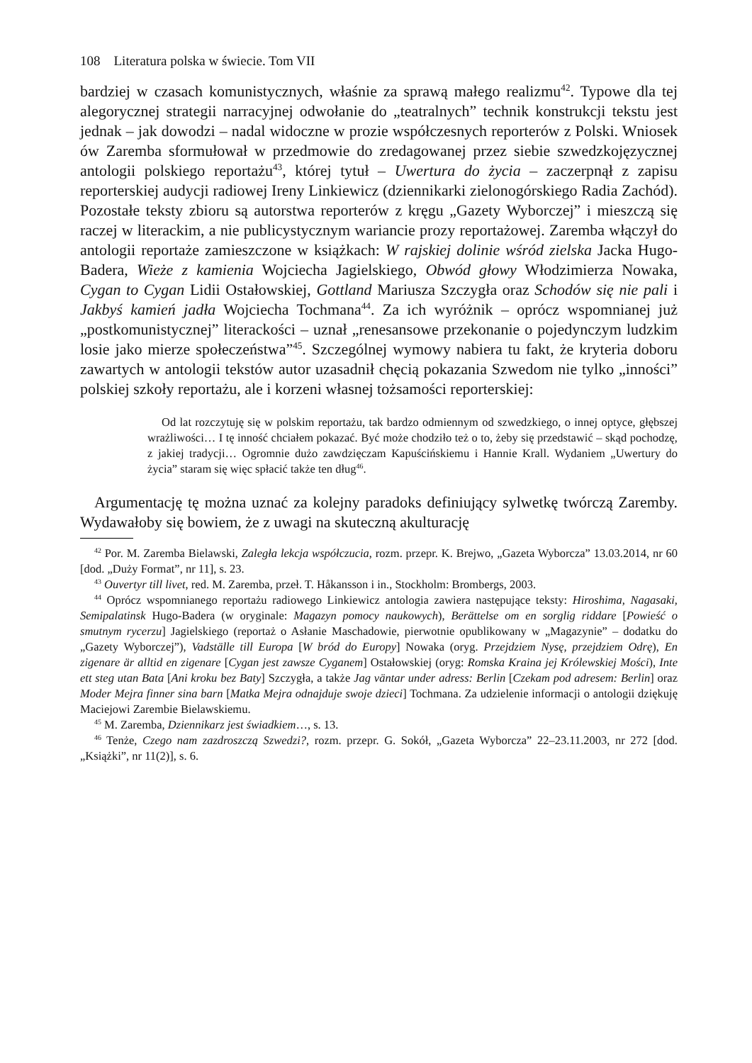108 Literatura polska w świecie. Tom VII
bardziej w czasach komunistycznych, właśnie za sprawą małego realizmu<sup>42</sup>. Typowe dla tej alegorycznej strategii narracyjnej odwołanie do „teatralnych” technik konstrukcji tekstu jest jednak – jak dowodzi – nadal widoczne w prozie współczesnych reporterów z Polski. Wniosek ów Zaremba sformułował w przedmowie do zredagowanej przez siebie szwedzkojęzycznej antologii polskiego reportażu<sup>43</sup>, której tytuł – Uwertura do życia – zaczerpnął z zapisu reporterskiej audycji radiowej Ireny Linkiewicz (dziennikarki zielonogórskiego Radia Zachód). Pozostałe teksty zbioru są autorstwa reporterów z kręgu „Gazety Wyborczej” i mieszczą się raczej w literackim, a nie publicystycznym wariancie prozy reportażowej. Zaremba włączył do antologii reportaże zamieszczone w książkach: W rajskiej dolinie wśród zielska Jacka Hugo-Badera, Wieże z kamienia Wojciecha Jagielskiego, Obwód głowy Włodzimierza Nowaka, Cygan to Cygan Lidii Ostałowskiej, Gottland Mariusza Szczygła oraz Schodów się nie pali i Jakbyś kamień jadła Wojciecha Tochmana<sup>44</sup>. Za ich wyróżnik – oprócz wspomnianej już „postkomunistycznej” literackości – uznał „renesansowe przekonanie o pojedynczym ludzkim losie jako mierze społeczeństwa”<sup>45</sup>. Szczególnej wymowy nabiera tu fakt, że kryteria doboru zawartych w antologii tekstów autor uzasadnił chęcią pokazania Szwedom nie tylko „inności” polskiej szkoły reportażu, ale i korzeni własnej tożsamości reporterskiej:
Od lat rozczytuję się w polskim reportażu, tak bardzo odmiennym od szwedzkiego, o innej optyce, głębszej wrażliwości… I tę inność chciałem pokazać. Być może chodziło też o to, żeby się przedstawić – skąd pochodzę, z jakiej tradycji… Ogromnie dużo zawdzięczam Kapuścińskiemu i Hannie Krall. Wydaniem „Uwertury do życia” staram się więc spłacić także ten dług<sup>46</sup>.
Argumentację tę można uznać za kolejny paradoks definiujący sylwetkę twórczą Zaremby. Wydawałoby się bowiem, że z uwagi na skuteczną akulturację
<sup>42</sup> Por. M. Zaremba Bielawski, Zaległa lekcja współczucia, rozm. przepr. K. Brejwo, „Gazeta Wyborcza” 13.03.2014, nr 60 [dod. „Duży Format”, nr 11], s. 23.
<sup>43</sup> Ouvertyr till livet, red. M. Zaremba, przeł. T. Håkansson i in., Stockholm: Brombergs, 2003.
<sup>44</sup> Oprócz wspomnianego reportażu radiowego Linkiewicz antologia zawiera następujące teksty: Hiroshima, Nagasaki, Semipalatinsk Hugo-Badera (w oryginale: Magazyn pomocy naukowych), Berättelse om en sorglig riddare [Powieść o smutnym rycerzu] Jagielskiego (reportaż o Asłanie Maschadowie, pierwotnie opublikowany w „Magazynie” – dodatku do „Gazety Wyborczej”), Vadställe till Europa [W bród do Europy] Nowaka (oryg. Przejdziem Nysę, przejdziem Odrę), En zigenare är alltid en zigenare [Cygan jest zawsze Cyganem] Ostałowskiej (oryg: Romska Kraina jej Królewskiej Mości), Inte ett steg utan Bata [Ani kroku bez Baty] Szczygła, a także Jag väntar under adress: Berlin [Czekam pod adresem: Berlin] oraz Moder Mejra finner sina barn [Matka Mejra odnajduje swoje dzieci] Tochmana. Za udzielenie informacji o antologii dziękuję Maciejowi Zarembie Bielawskiemu.
<sup>45</sup> M. Zaremba, Dziennikarz jest świadkiem…, s. 13.
<sup>46</sup> Tenże, Czego nam zazdroszczą Szwedzi?, rozm. przepr. G. Sokół, „Gazeta Wyborcza” 22–23.11.2003, nr 272 [dod. „Książki”, nr 11(2)], s. 6.